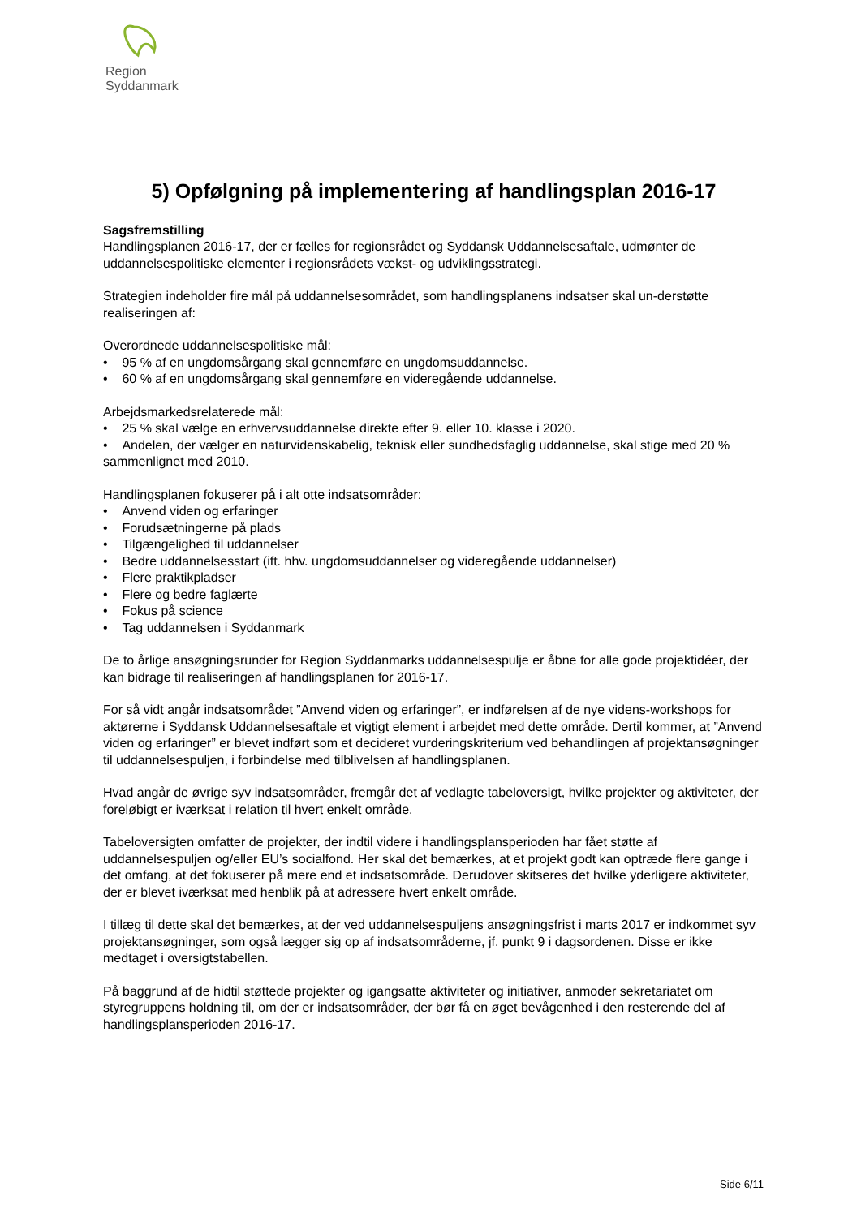Region Syddanmark
5) Opfølgning på implementering af handlingsplan 2016-17
Sagsfremstilling
Handlingsplanen 2016-17, der er fælles for regionsrådet og Syddansk Uddannelsesaftale, udmønter de uddannelsespolitiske elementer i regionsrådets vækst- og udviklingsstrategi.
Strategien indeholder fire mål på uddannelsesområdet, som handlingsplanens indsatser skal un-derstøtte realiseringen af:
Overordnede uddannelsespolitiske mål:
• 95 % af en ungdomsårgang skal gennemføre en ungdomsuddannelse.
• 60 % af en ungdomsårgang skal gennemføre en videregående uddannelse.
Arbejdsmarkedsrelaterede mål:
• 25 % skal vælge en erhvervsuddannelse direkte efter 9. eller 10. klasse i 2020.
• Andelen, der vælger en naturvidenskabelig, teknisk eller sundhedsfaglig uddannelse, skal stige med 20 % sammenlignet med 2010.
Handlingsplanen fokuserer på i alt otte indsatsområder:
• Anvend viden og erfaringer
• Forudsætningerne på plads
• Tilgængelighed til uddannelser
• Bedre uddannelsesstart (ift. hhv. ungdomsuddannelser og videregående uddannelser)
• Flere praktikpladser
• Flere og bedre faglærte
• Fokus på science
• Tag uddannelsen i Syddanmark
De to årlige ansøgningsrunder for Region Syddanmarks uddannelsespulje er åbne for alle gode projektidéer, der kan bidrage til realiseringen af handlingsplanen for 2016-17.
For så vidt angår indsatsområdet ”Anvend viden og erfaringer”, er indførelsen af de nye videns-workshops for aktørerne i Syddansk Uddannelsesaftale et vigtigt element i arbejdet med dette område. Dertil kommer, at ”Anvend viden og erfaringer” er blevet indført som et decideret vurderingskriterium ved behandlingen af projektansøgninger til uddannelsespuljen, i forbindelse med tilblivelsen af handlingsplanen.
Hvad angår de øvrige syv indsatsområder, fremgår det af vedlagte tabeloversigt, hvilke projekter og aktiviteter, der foreløbigt er iværksat i relation til hvert enkelt område.
Tabeloversigten omfatter de projekter, der indtil videre i handlingsplansperioden har fået støtte af uddannelsespuljen og/eller EU’s socialfond. Her skal det bemærkes, at et projekt godt kan optræde flere gange i det omfang, at det fokuserer på mere end et indsatsområde. Derudover skitseres det hvilke yderligere aktiviteter, der er blevet iværksat med henblik på at adressere hvert enkelt område.
I tillæg til dette skal det bemærkes, at der ved uddannelsespuljens ansøgningsfrist i marts 2017 er indkommet syv projektansøgninger, som også lægger sig op af indsatsområderne, jf. punkt 9 i dagsordenen. Disse er ikke medtaget i oversigtstabellen.
På baggrund af de hidtil støttede projekter og igangsatte aktiviteter og initiativer, anmoder sekretariatet om styregruppens holdning til, om der er indsatsområder, der bør få en øget bevågenhed i den resterende del af handlingsplansperioden 2016-17.
Side 6/11